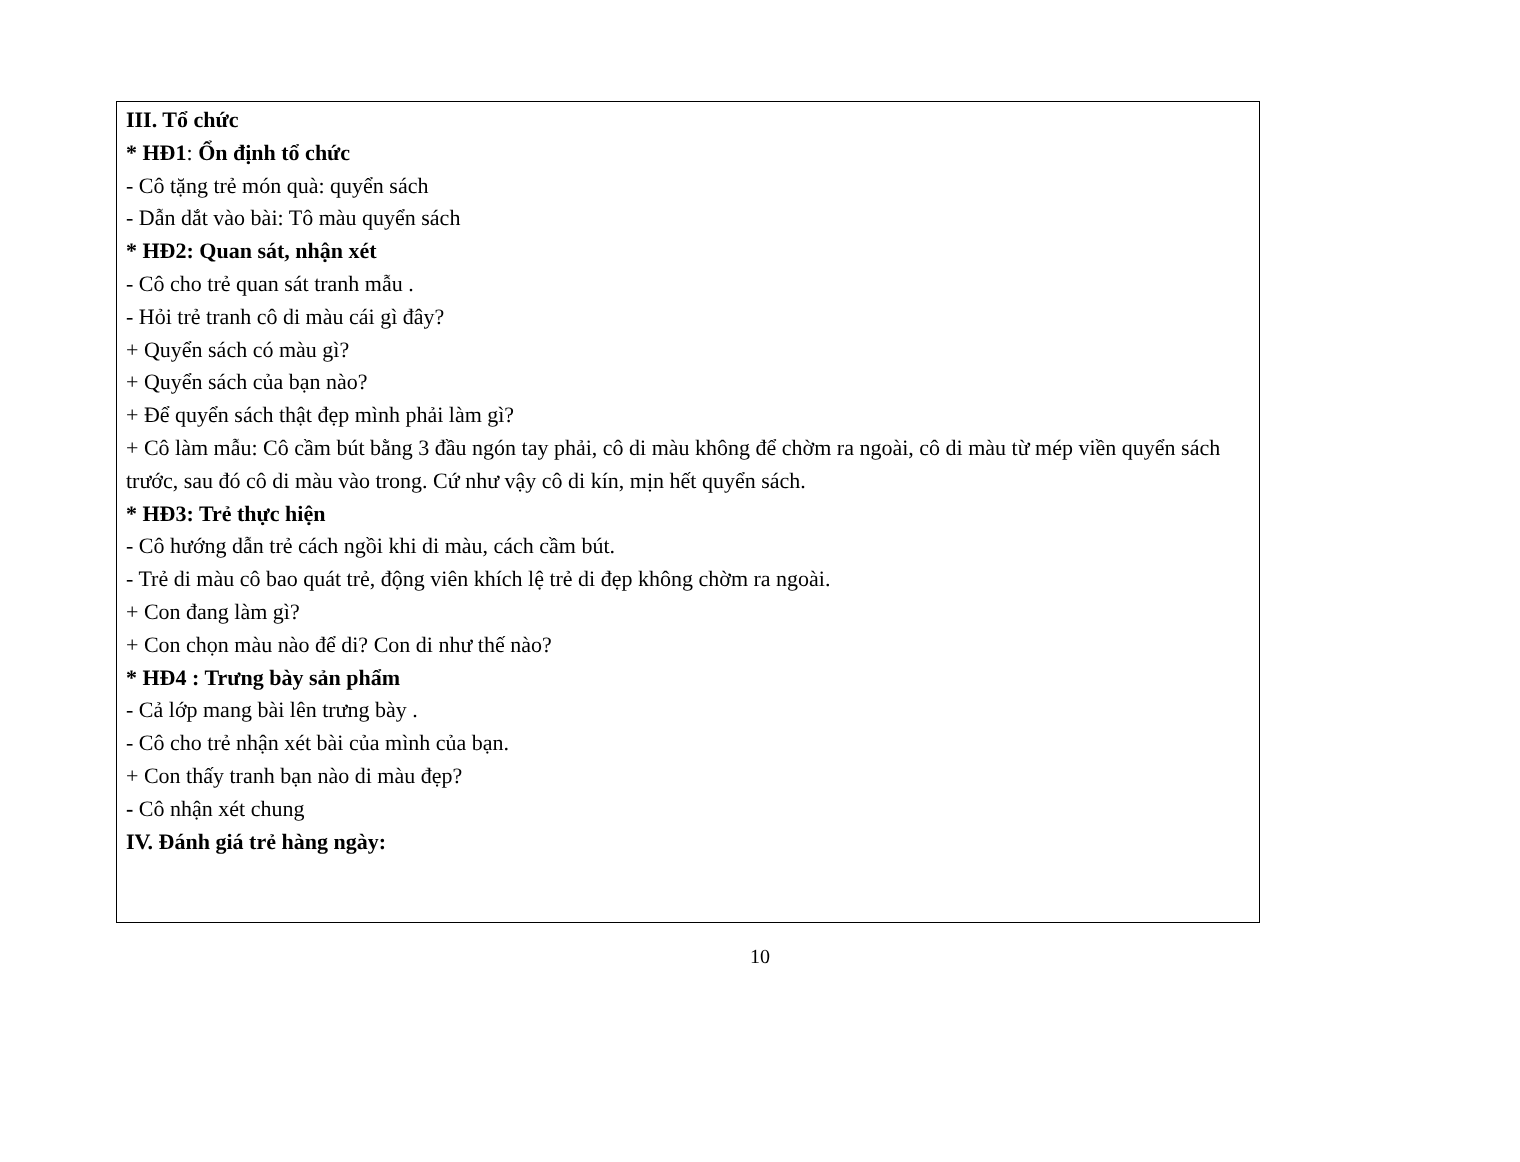III. Tổ chức
* HĐ1: Ổn định tổ chức
- Cô tặng trẻ món quà: quyển sách
- Dẫn dắt vào bài: Tô màu quyển sách
* HĐ2: Quan sát, nhận xét
- Cô cho trẻ quan sát tranh mẫu .
- Hỏi trẻ tranh cô di màu cái gì đây?
+ Quyển sách có màu gì?
+ Quyển sách của bạn nào?
+ Để quyển sách thật đẹp mình phải làm gì?
+ Cô làm mẫu: Cô cầm bút bằng 3 đầu ngón tay phải, cô di màu không để chờm ra ngoài, cô di màu từ mép viền quyển sách trước, sau đó cô di màu vào trong. Cứ như vậy cô di kín, mịn hết quyển sách.
* HĐ3: Trẻ thực hiện
- Cô hướng dẫn trẻ cách ngồi khi di màu, cách cầm bút.
- Trẻ di màu cô bao quát trẻ, động viên khích lệ trẻ di đẹp không chờm ra ngoài.
+ Con đang làm gì?
+ Con chọn màu nào để di? Con di như thế nào?
* HĐ4 : Trưng bày sản phẩm
- Cả lớp mang bài lên trưng bày .
- Cô cho trẻ nhận xét bài của mình của bạn.
+ Con thấy tranh bạn nào di màu đẹp?
- Cô nhận xét chung
IV. Đánh giá trẻ hàng ngày:
10